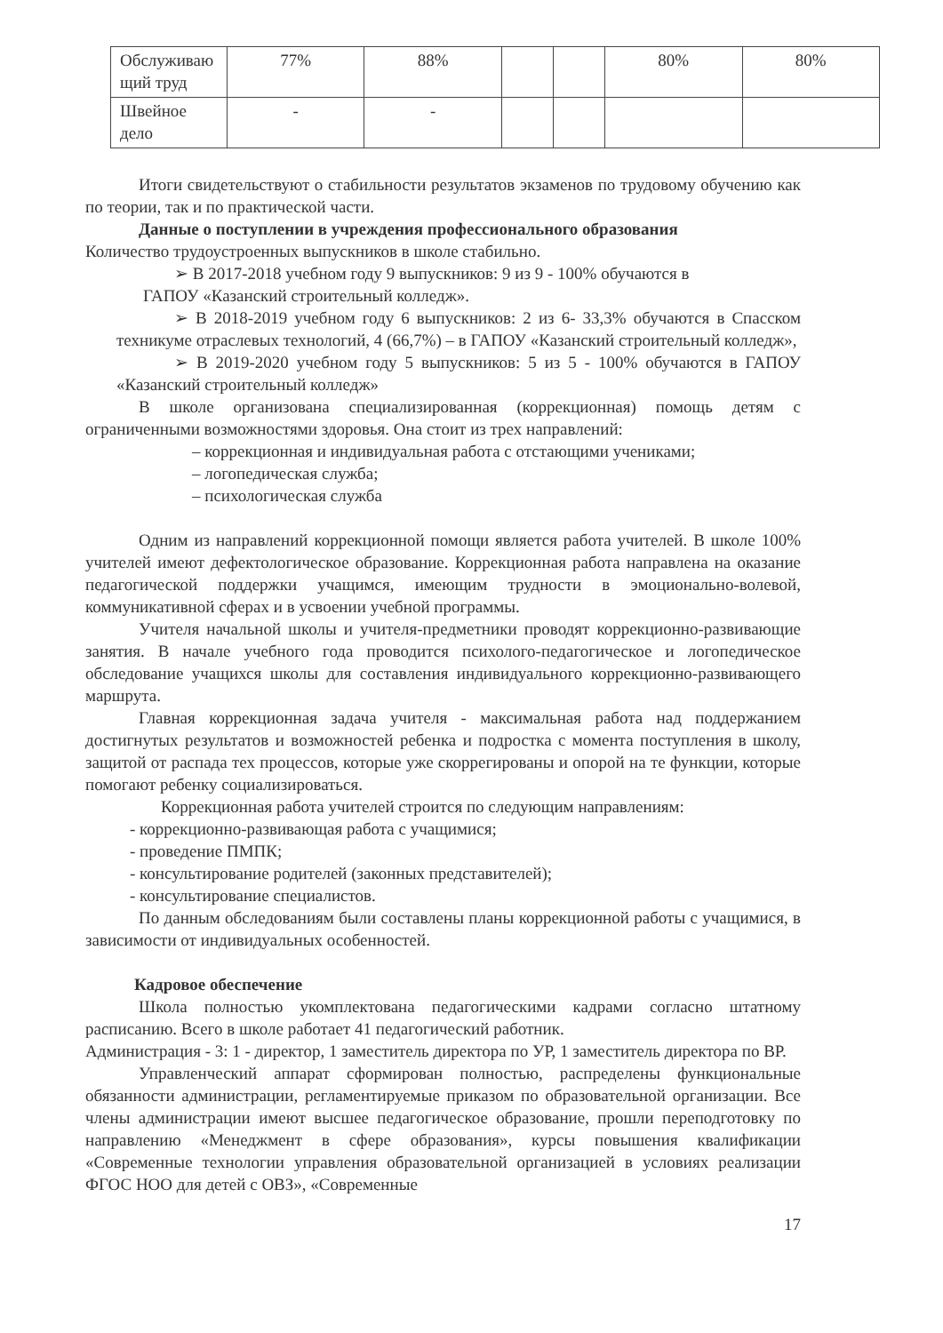| Обслуживаю щий труд | 77% | 88% | | | 80% | 80% |
| Швейное дело | - | - | | | | |
Итоги свидетельствуют о стабильности результатов экзаменов по трудовому обучению как по теории, так и по практической части.
Данные о поступлении в учреждения профессионального образования
Количество трудоустроенных выпускников в школе стабильно.
➢ В 2017-2018 учебном году 9 выпускников: 9 из 9 - 100% обучаются в
ГАПОУ «Казанский строительный колледж».
➢ В 2018-2019 учебном году 6 выпускников: 2 из 6- 33,3% обучаются в Спасском техникуме отраслевых технологий, 4 (66,7%) – в ГАПОУ «Казанский строительный колледж»,
➢ В 2019-2020 учебном году 5 выпускников: 5 из 5 - 100% обучаются в ГАПОУ «Казанский строительный колледж»
В школе организована специализированная (коррекционная) помощь детям с ограниченными возможностями здоровья. Она стоит из трех направлений:
– коррекционная и индивидуальная работа с отстающими учениками;
– логопедическая служба;
– психологическая служба
Одним из направлений коррекционной помощи является работа учителей. В школе 100% учителей имеют дефектологическое образование. Коррекционная работа направлена на оказание педагогической поддержки учащимся, имеющим трудности в эмоционально-волевой, коммуникативной сферах и в усвоении учебной программы.
Учителя начальной школы и учителя-предметники проводят коррекционно-развивающие занятия. В начале учебного года проводится психолого-педагогическое и логопедическое обследование учащихся школы для составления индивидуального коррекционно-развивающего маршрута.
Главная коррекционная задача учителя - максимальная работа над поддержанием достигнутых результатов и возможностей ребенка и подростка с момента поступления в школу, защитой от распада тех процессов, которые уже скоррегированы и опорой на те функции, которые помогают ребенку социализироваться.
Коррекционная работа учителей строится по следующим направлениям:
- коррекционно-развивающая работа с учащимися;
- проведение ПМПК;
- консультирование родителей (законных представителей);
- консультирование специалистов.
По данным обследованиям были составлены планы коррекционной работы с учащимися, в зависимости от индивидуальных особенностей.
Кадровое обеспечение
Школа полностью укомплектована педагогическими кадрами согласно штатному расписанию. Всего в школе работает 41 педагогический работник.
Администрация - 3: 1 - директор, 1 заместитель директора по УР, 1 заместитель директора по ВР.
Управленческий аппарат сформирован полностью, распределены функциональные обязанности администрации, регламентируемые приказом по образовательной организации. Все члены администрации имеют высшее педагогическое образование, прошли переподготовку по направлению «Менеджмент в сфере образования», курсы повышения квалификации «Современные технологии управления образовательной организацией в условиях реализации ФГОС НОО для детей с ОВЗ», «Современные
17